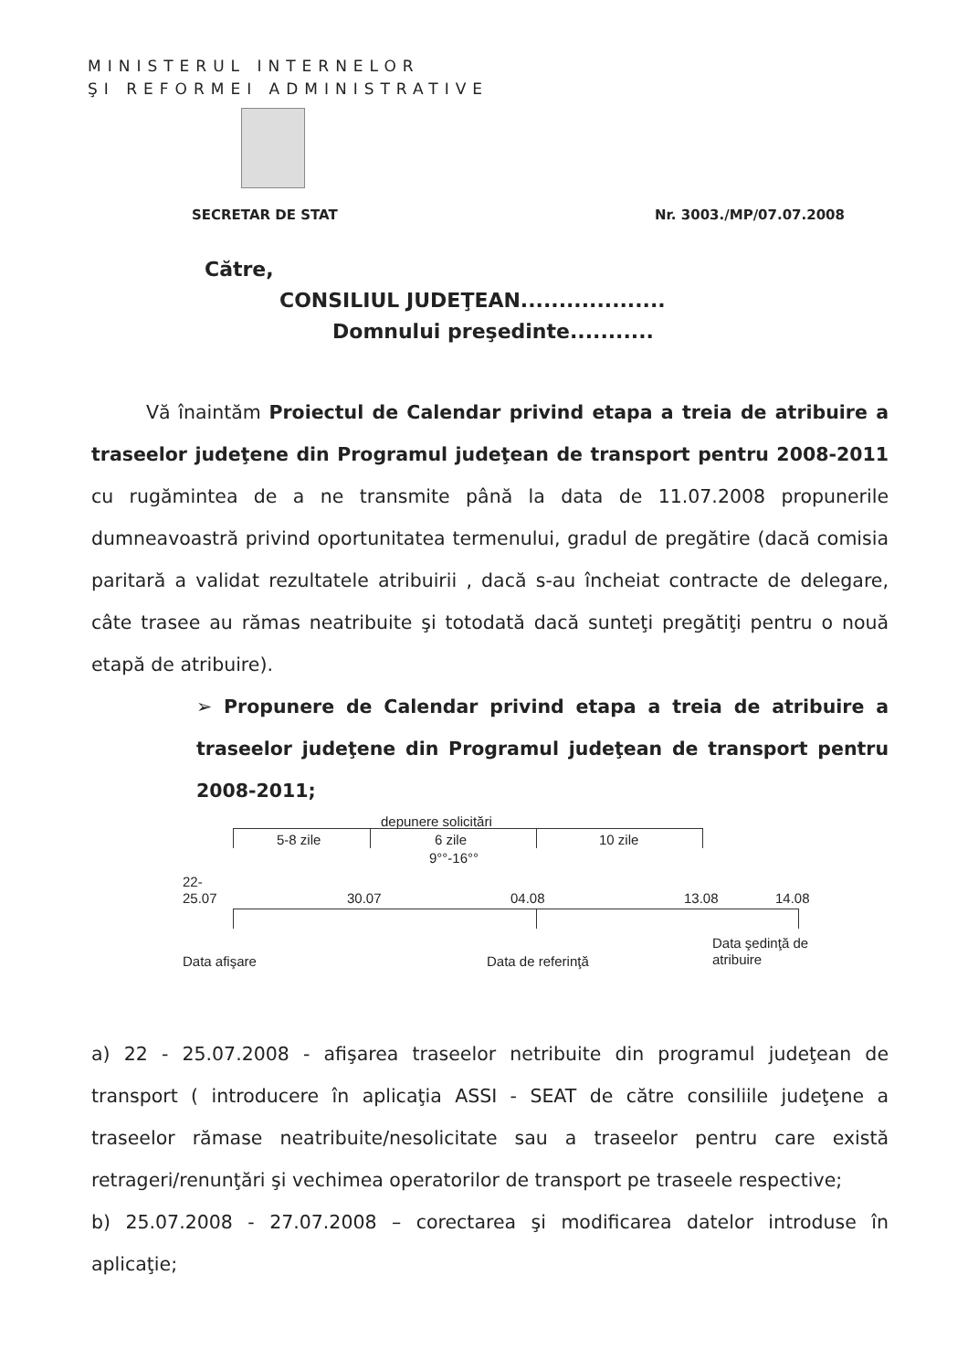MINISTERUL INTERNELOR
ŞI REFORMEI ADMINISTRATIVE
SECRETAR DE STAT Nr. 3003./MP/07.07.2008
Către,
CONSILIUL JUDEŢEAN...................
Domnului preşedinte...........
Vă înaintăm Proiectul de Calendar privind etapa a treia de atribuire a traseelor judeţene din Programul judeţean de transport pentru 2008-2011 cu rugămintea de a ne transmite până la data de 11.07.2008 propunerile dumneavoastră privind oportunitatea termenului, gradul de pregătire (dacă comisia paritară a validat rezultatele atribuirii , dacă s-au încheiat contracte de delegare, câte trasee au rămas neatribuite şi totodată dacă sunteţi pregătiţi pentru o nouă etapă de atribuire).
➢ Propunere de Calendar privind etapa a treia de atribuire a traseelor judeţene din Programul judeţean de transport pentru 2008-2011;
depunere solicitări
5-8 zile 6 zile
9°°-16°°
10 zile
22-
25.07 30.07 04.08 13.08 14.08
Data afişare Data de referinţă
Data şedinţă de
atribuire
a) 22 - 25.07.2008 - afişarea traseelor netribuite din programul judeţean de transport ( introducere în aplicaţia ASSI - SEAT de către consiliile judeţene a traseelor rămase neatribuite/nesolicitate sau a traseelor pentru care există retrageri/renunţări şi vechimea operatorilor de transport pe traseele respective;
b) 25.07.2008 - 27.07.2008 – corectarea şi modificarea datelor introduse în aplicaţie;